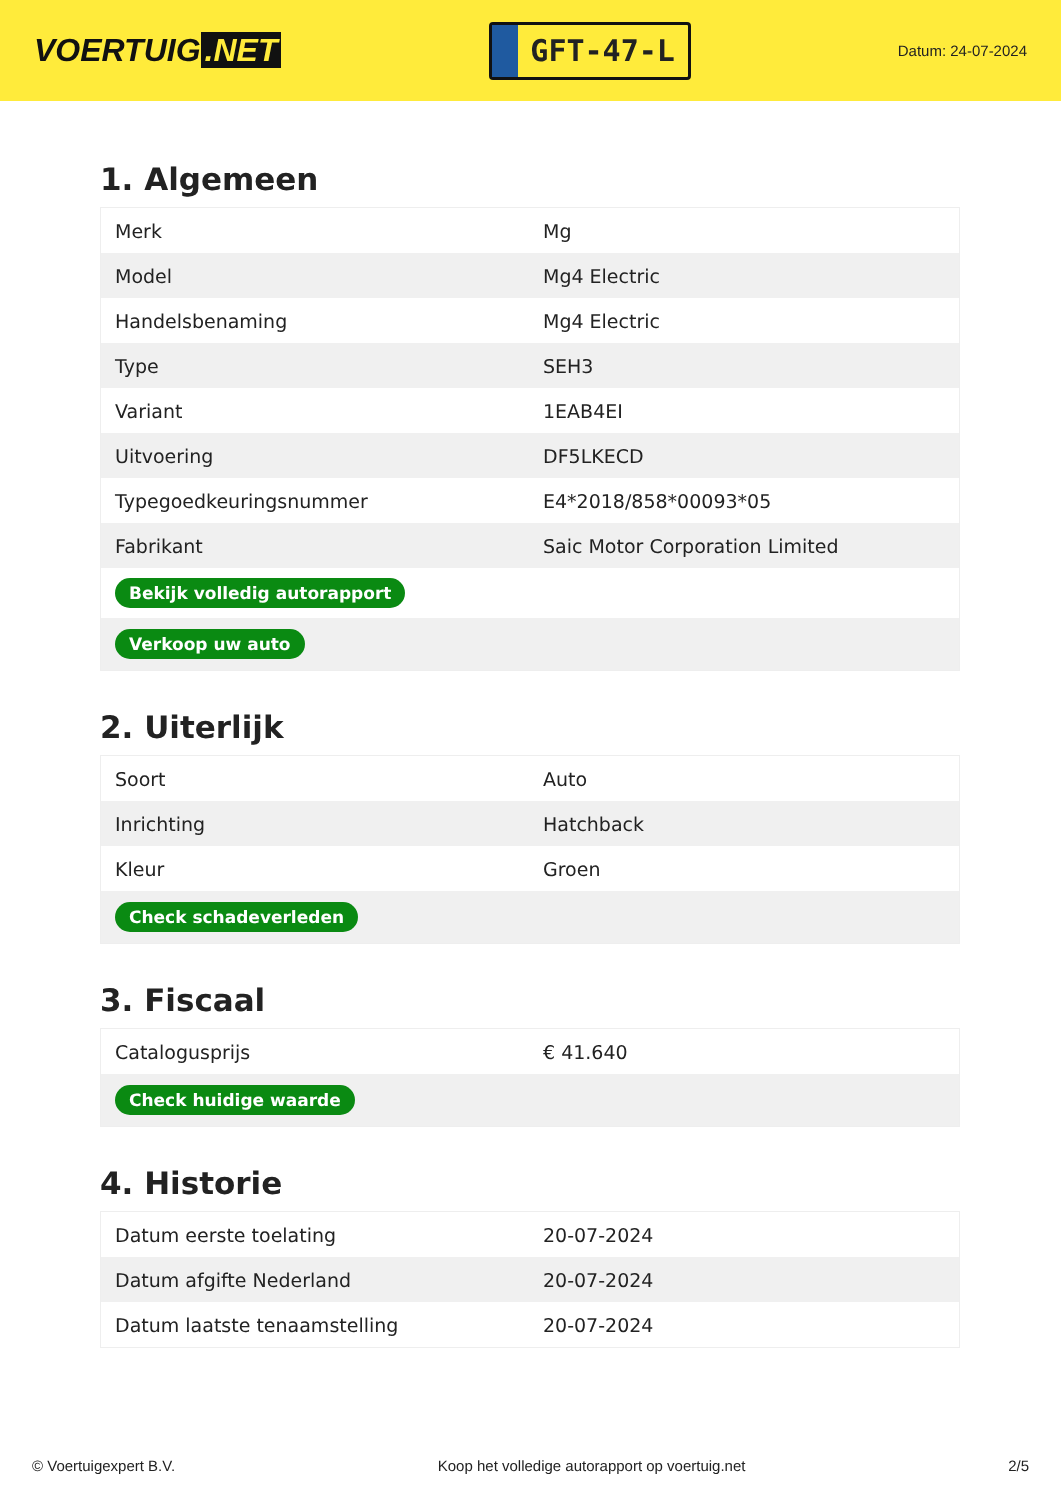VOERTUIG.NET
GFT-47-L
Datum: 24-07-2024
1. Algemeen
| Merk | Mg |
| Model | Mg4 Electric |
| Handelsbenaming | Mg4 Electric |
| Type | SEH3 |
| Variant | 1EAB4EI |
| Uitvoering | DF5LKECD |
| Typegoedkeuringsnummer | E4*2018/858*00093*05 |
| Fabrikant | Saic Motor Corporation Limited |
| Bekijk volledig autorapport | |
| Verkoop uw auto | |
2. Uiterlijk
| Soort | Auto |
| Inrichting | Hatchback |
| Kleur | Groen |
| Check schadeverleden | |
3. Fiscaal
| Catalogusprijs | € 41.640 |
| Check huidige waarde | |
4. Historie
| Datum eerste toelating | 20-07-2024 |
| Datum afgifte Nederland | 20-07-2024 |
| Datum laatste tenaamstelling | 20-07-2024 |
© Voertuigexpert B.V. Koop het volledige autorapport op voertuig.net 2/5